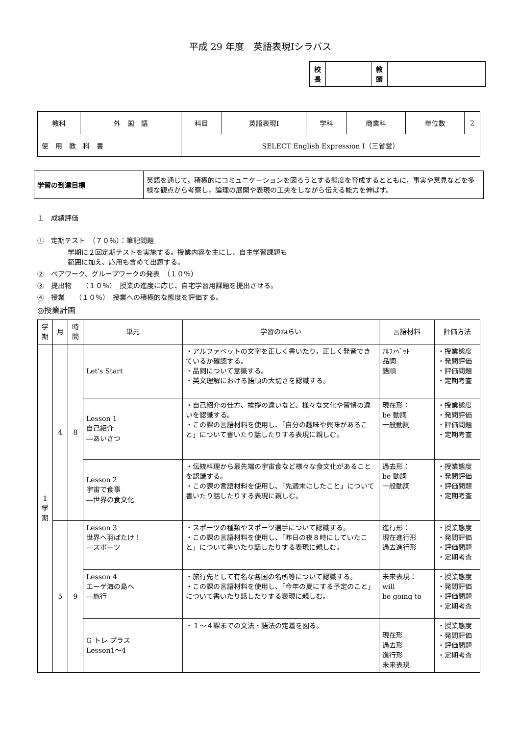平成 29 年度　英語表現Ⅰシラバス
| 校 長 | | 教 頭 | | |
| 教科 | 外 国 語 | 科目 | 英語表現Ⅰ | 学科 | 商業科 | 単位数 | 2 |
| 使 用 教 科 書 | | SELECT English Expression Ⅰ（三省堂） | | | | | |
| 学習の到達目標 | 英語を通じて，積極的にコミュニケーションを図ろうとする態度を育成するとともに，事実や意見などを多様な観点から考察し，論理の展開や表現の工夫をしながら伝える能力を伸ばす。 |
１　成績評価
①　定期テスト　（７０％）：筆記問題
学期に２回定期テストを実施する。授業内容を主にし、自主学習課題も
範囲に加え、応用も含めて出題する。
②　ペアワーク、グループワークの発表　（１０％）
③　提出物　　（１０％）　授業の進度に応じ、自宅学習用課題を提出させる。
④　授業　　（１０％）　授業への積極的な態度を評価する。
◎授業計画
| 学期 | 月 | 時間 | 単元 | 学習のねらい | 言語材料 | 評価方法 |
| --- | --- | --- | --- | --- | --- | --- |
| 1 学 期 | 4 | 8 | Let's Start | ・アルファベットの文字を正しく書いたり，正しく発音できているか確認する。 ・品詞について意識する。 ・英文理解における語順の大切さを認識する。 | ｱﾙﾌｧﾍﾞｯﾄ 品詞 語順 | ・授業態度 ・発問評価 ・評価問題 ・定期考査 |
| | | | Lesson 1 自己紹介 ―あいさつ | ・自己紹介の仕方、挨拶の違いなど、様々な文化や習慣の違いを認識する。 ・この課の言語材料を使用し、「自分の趣味や興味があること」について書いたり話したりする表現に親しむ。 | 現在形： be 動詞 一般動詞 | ・授業態度 ・発問評価 ・評価問題 ・定期考査 |
| | | | Lesson 2 宇宙で食事 ―世界の食文化 | ・伝統料理から最先端の宇宙食など様々な食文化があることを認識する。 ・この課の言語材料を使用し、「先週末にしたこと」について書いたり話したりする表現に親しむ。 | 過去形： be 動詞 一般動詞 | ・授業態度 ・発問評価 ・評価問題 ・定期考査 |
| | 5 | 9 | Lesson 3 世界へ羽ばたけ！ ―スポーツ | ・スポーツの種類やスポーツ選手について認識する。 ・この課の言語材料を使用し、「昨日の夜８時にしていたこと」について書いたり話したりする表現に親しむ。 | 進行形： 現在進行形 過去進行形 | ・授業態度 ・発問評価 ・評価問題 ・定期考査 |
| | | | Lesson 4 エーゲ海の島へ ―旅行 | ・旅行先として有名な各国の名所等について認識する。 ・この課の言語材料を使用し、「今年の夏にする予定のこと」について書いたり話したりする表現に親しむ。 | 未来表現： will be going to | ・授業態度 ・発問評価 ・評価問題 ・定期考査 |
| | | | G トレ プラス Lesson1～4 | ・１～４課までの文法・語法の定着を図る。 | 現在形 過去形 進行形 未来表現 | ・授業態度 ・発問評価 ・評価問題 ・定期考査 |